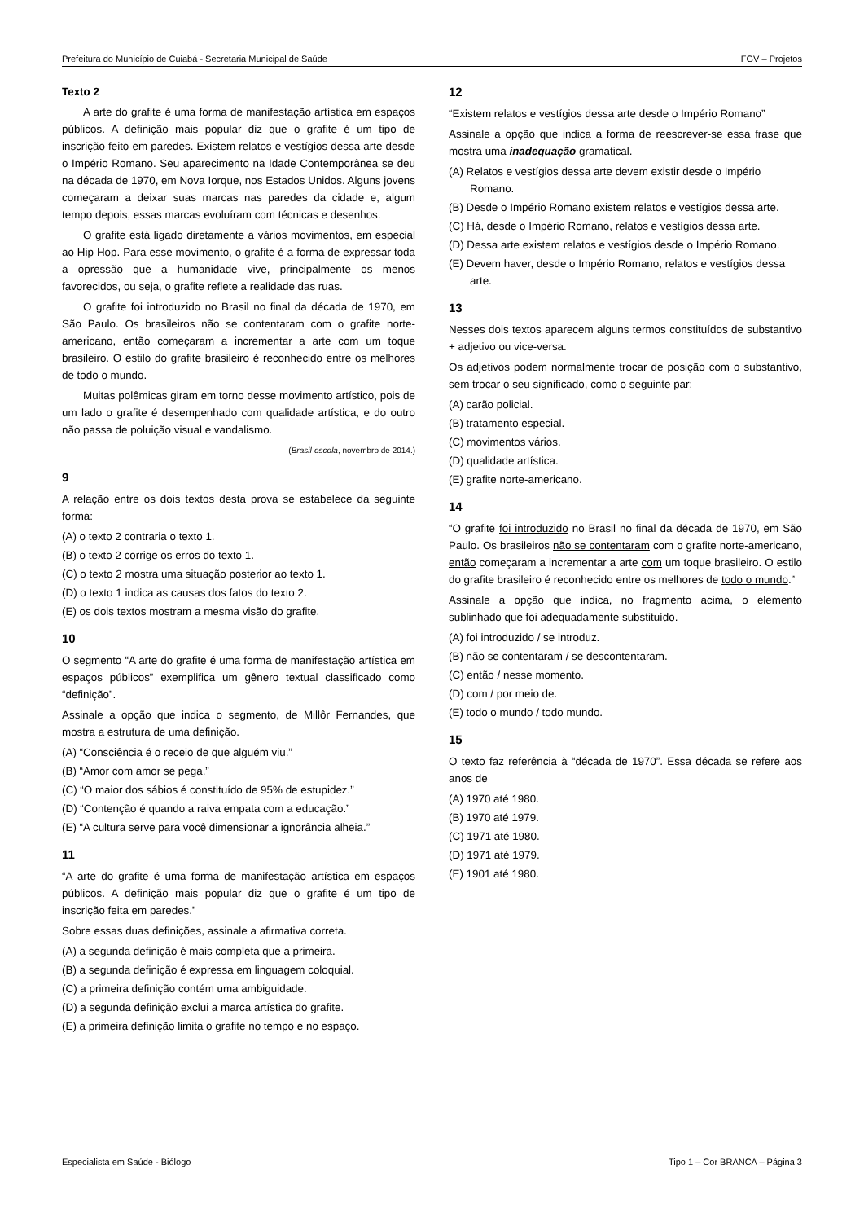Prefeitura do Município de Cuiabá - Secretaria Municipal de Saúde FGV – Projetos
Texto 2
A arte do grafite é uma forma de manifestação artística em espaços públicos. A definição mais popular diz que o grafite é um tipo de inscrição feito em paredes. Existem relatos e vestígios dessa arte desde o Império Romano. Seu aparecimento na Idade Contemporânea se deu na década de 1970, em Nova Iorque, nos Estados Unidos. Alguns jovens começaram a deixar suas marcas nas paredes da cidade e, algum tempo depois, essas marcas evoluíram com técnicas e desenhos.
O grafite está ligado diretamente a vários movimentos, em especial ao Hip Hop. Para esse movimento, o grafite é a forma de expressar toda a opressão que a humanidade vive, principalmente os menos favorecidos, ou seja, o grafite reflete a realidade das ruas.
O grafite foi introduzido no Brasil no final da década de 1970, em São Paulo. Os brasileiros não se contentaram com o grafite norte-americano, então começaram a incrementar a arte com um toque brasileiro. O estilo do grafite brasileiro é reconhecido entre os melhores de todo o mundo.
Muitas polêmicas giram em torno desse movimento artístico, pois de um lado o grafite é desempenhado com qualidade artística, e do outro não passa de poluição visual e vandalismo.
(Brasil-escola, novembro de 2014.)
9
A relação entre os dois textos desta prova se estabelece da seguinte forma:
(A) o texto 2 contraria o texto 1.
(B) o texto 2 corrige os erros do texto 1.
(C) o texto 2 mostra uma situação posterior ao texto 1.
(D) o texto 1 indica as causas dos fatos do texto 2.
(E) os dois textos mostram a mesma visão do grafite.
10
O segmento “A arte do grafite é uma forma de manifestação artística em espaços públicos” exemplifica um gênero textual classificado como “definição”.
Assinale a opção que indica o segmento, de Millôr Fernandes, que mostra a estrutura de uma definição.
(A) “Consciência é o receio de que alguém viu.”
(B) “Amor com amor se pega.”
(C) “O maior dos sábios é constituído de 95% de estupidez.”
(D) “Contenção é quando a raiva empata com a educação.”
(E) “A cultura serve para você dimensionar a ignorância alheia.”
11
“A arte do grafite é uma forma de manifestação artística em espaços públicos. A definição mais popular diz que o grafite é um tipo de inscrição feita em paredes.”
Sobre essas duas definições, assinale a afirmativa correta.
(A) a segunda definição é mais completa que a primeira.
(B) a segunda definição é expressa em linguagem coloquial.
(C) a primeira definição contém uma ambiguidade.
(D) a segunda definição exclui a marca artística do grafite.
(E) a primeira definição limita o grafite no tempo e no espaço.
12
“Existem relatos e vestígios dessa arte desde o Império Romano”
Assinale a opção que indica a forma de reescrever-se essa frase que mostra uma inadequação gramatical.
(A) Relatos e vestígios dessa arte devem existir desde o Império Romano.
(B) Desde o Império Romano existem relatos e vestígios dessa arte.
(C) Há, desde o Império Romano, relatos e vestígios dessa arte.
(D) Dessa arte existem relatos e vestígios desde o Império Romano.
(E) Devem haver, desde o Império Romano, relatos e vestígios dessa arte.
13
Nesses dois textos aparecem alguns termos constituídos de substantivo + adjetivo ou vice-versa.
Os adjetivos podem normalmente trocar de posição com o substantivo, sem trocar o seu significado, como o seguinte par:
(A) carão policial.
(B) tratamento especial.
(C) movimentos vários.
(D) qualidade artística.
(E) grafite norte-americano.
14
“O grafite foi introduzido no Brasil no final da década de 1970, em São Paulo. Os brasileiros não se contentaram com o grafite norte-americano, então começaram a incrementar a arte com um toque brasileiro. O estilo do grafite brasileiro é reconhecido entre os melhores de todo o mundo.”
Assinale a opção que indica, no fragmento acima, o elemento sublinhado que foi adequadamente substituído.
(A) foi introduzido / se introduz.
(B) não se contentaram / se descontentaram.
(C) então / nesse momento.
(D) com / por meio de.
(E) todo o mundo / todo mundo.
15
O texto faz referência à “década de 1970”. Essa década se refere aos anos de
(A) 1970 até 1980.
(B) 1970 até 1979.
(C) 1971 até 1980.
(D) 1971 até 1979.
(E) 1901 até 1980.
Especialista em Saúde - Biólogo Tipo 1 – Cor BRANCA – Página 3